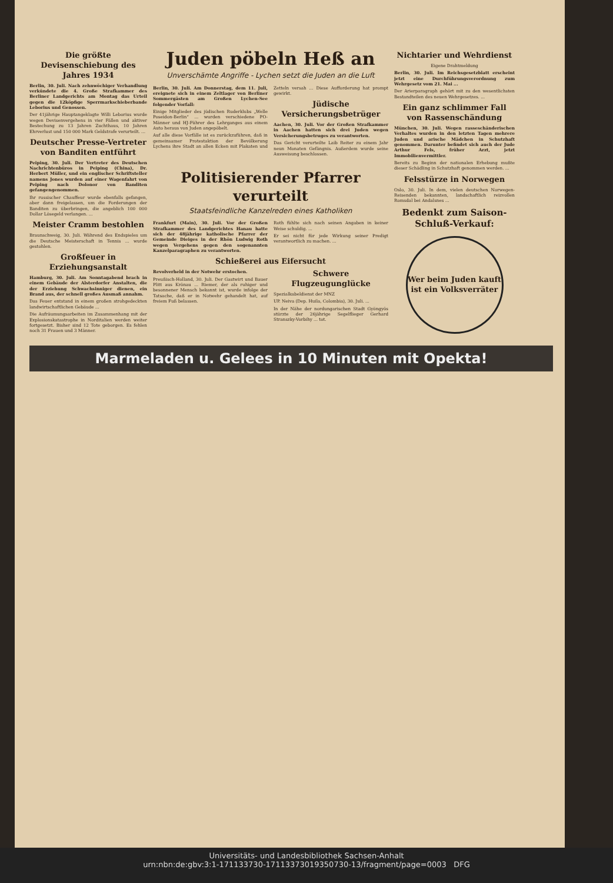Die größte Devisenschiebung des Jahres 1934
Berlin, 30. Juli. Nach zehnwöchiger Verhandlung verkündete die 4. Große Strafkammer des Berliner Landgerichts am Montag das Urteil gegen die 12köpfige Sperrmarkschieberbande Leborius und Genossen.
Der 41jährige Hauptangeklagte Willi Leborius wurde wegen Devisenvergehens in vier Fällen und aktiver Bestechung zu 13 Jahren Zuchthaus, 10 Jahren Ehrverlust und 150 000 Mark Geldstrafe verurteilt. ...
Deutscher Presse-Vertreter von Banditen entführt
Peiping, 30. Juli. Der Vertreter des Deutschen Nachrichtenbüros in Peiping (China), Dr. Herbert Müller, und ein englischer Schriftsteller namens Jones wurden auf einer Wagenfahrt von Peiping nach Dolonor von Banditen gefangengenommen.
Ihr russischer Chauffeur wurde ebenfalls gefangen, aber dann freigelassen, um die Forderungen der Banditen zu überbringen, die angeblich 100 000 Dollar Lösegeld verlangen. ...
Meister Cramm bestohlen
Braunschweig, 30. Juli. Während des Endspieles um die Deutsche Meisterschaft in Tennis ... wurde gestohlen.
Großfeuer in Erziehungsanstalt
Hamburg, 30. Juli. Am Sonntagabend brach in einem Gebäude der Alsterdorfer Anstalten, die der Erziehung Schwachsinniger dienen, ein Brand aus, der schnell großes Ausmaß annahm.
Das Feuer entstand in einem großen strohgedeckten landwirtschaftlichen Gebäude ...
Die Aufräumungsarbeiten im Zusammenhang mit der Explosionskatastrophe in Norditalien werden weiter fortgesetzt. Bisher sind 12 Tote geborgen. Es fehlen noch 31 Frauen und 3 Männer.
Juden pöbeln Heß an
Unverschämte Angriffe - Lychen setzt die Juden an die Luft
Berlin, 30. Juli. Am Donnerstag, dem 11. Juli, ereignete sich in einem Zeltlager von Berliner Sommergästen am Großen Lychen-See folgender Vorfall:
Einige Mitglieder des jüdischen Ruderklubs „Welle Poseidon-Berlin“ ... wurden verschiedene PO-Männer und HJ-Führer des Lehrganges aus einem Auto heraus von Juden angepöbelt.
Auf alle diese Vorfälle ist es zurückzuführen, daß in gemeinsamer Protestaktion der Bevölkerung Lychens ihre Stadt an allen Ecken mit Plakaten und Zetteln versah ... Diese Aufforderung hat prompt gewirkt.
Jüdische Versicherungsbetrüger
Aachen, 30. Juli. Vor der Großen Strafkammer in Aachen hatten sich drei Juden wegen Versicherungsbetruges zu verantworten.
Das Gericht verurteilte Laib Reiter zu einem Jahr neun Monaten Gefängnis. Außerdem wurde seine Ausweisung beschlossen.
Politisierender Pfarrer verurteilt
Staatsfeindliche Kanzelreden eines Katholiken
Frankfurt (Main), 30. Juli. Vor der Großen Strafkammer des Landgerichtes Hanau hatte sich der 48jährige katholische Pfarrer der Gemeinde Dieiges in der Rhön Ludwig Roth wegen Vergehens gegen den sogenannten Kanzelparagraphen zu verantworten.
Roth fühlte sich nach seinen Angaben in keiner Weise schuldig. ...
Er sei nicht für jede Wirkung seiner Predigt verantwortlich zu machen. ...
Schießerei aus Eifersucht
Revolverheld in der Notwehr erstochen.
Preußisch-Holland, 30. Juli. Der Gastwirt und Bauer Plitt aus Krönau ... Riemer, der als ruhiger und besonnener Mensch bekannt ist, wurde infolge der Tatsache, daß er in Notwehr gehandelt hat, auf freiem Fuß belassen.
Schwere Flugzeugunglücke
Spezialkabeldienst der MNZ
UP. Neiva (Dep. Huila, Colombia), 30. Juli. ...
In der Nähe der nordungarischen Stadt Gyöngyös stürzte der 26jährige Segelflieger Gerhard Stranszky-Vorbihy ... tot.
Nichtarier und Wehrdienst
Eigene Drahtmeldung
Berlin, 30. Juli. Im Reichsgesetzblatt erscheint jetzt eine Durchführungsverordnung zum Wehrgesetz vom 21. Mai ...
Der Arierparagraph gehört mit zu den wesentlichsten Bestandteilen des neuen Wehrgesetzes. ...
Ein ganz schlimmer Fall von Rassenschändung
München, 30. Juli. Wegen rasseschänderischen Verhaltes wurden in den letzten Tagen mehrere Juden und arische Mädchen in Schutzhaft genommen. Darunter befindet sich auch der Jude Arthur Fels, früher Arzt, jetzt Immobilienvermittler.
Bereits zu Beginn der nationalen Erhebung mußte dieser Schädling in Schutzhaft genommen werden. ...
Felsstürze in Norwegen
Oslo, 30. Juli. In dem, vielen deutschen Norwegen-Reisenden bekannten, landschaftlich reizvollen Romsdal bei Andalsnes ...
Bedenkt zum Saison-Schluß-Verkauf:
Wer beim Juden kauft ist ein Volksverräter
Marmeladen u. Gelees in 10 Minuten mit Opekta!
Universitäts- und Landesbibliothek Sachsen-Anhalt
urn:nbn:de:gbv:3:1-171133730-17113373019350730-13/fragment/page=0003 DFG